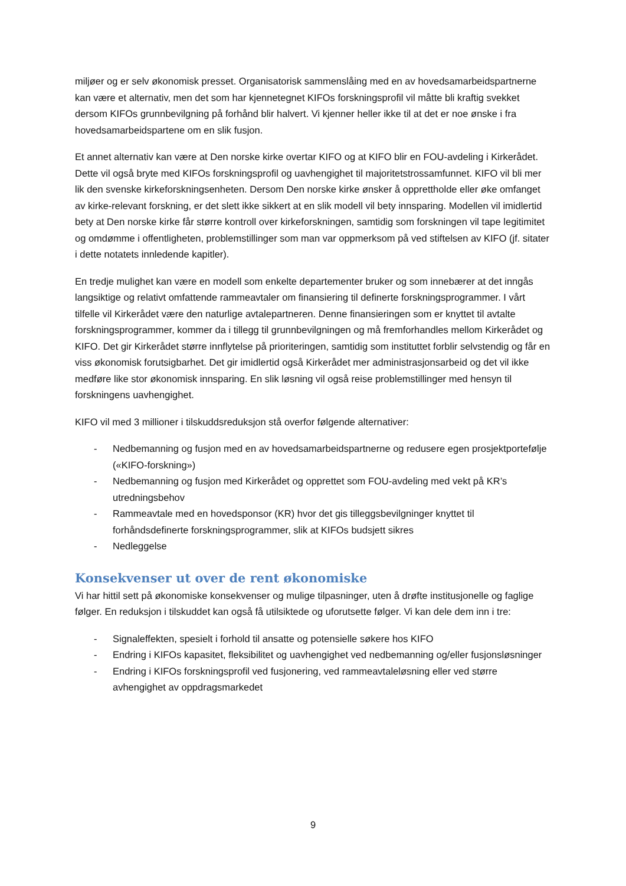miljøer og er selv økonomisk presset. Organisatorisk sammenslåing med en av hovedsamarbeidspartnerne kan være et alternativ, men det som har kjennetegnet KIFOs forskningsprofil vil måtte bli kraftig svekket dersom KIFOs grunnbevilgning på forhånd blir halvert. Vi kjenner heller ikke til at det er noe ønske i fra hovedsamarbeidspartene om en slik fusjon.
Et annet alternativ kan være at Den norske kirke overtar KIFO og at KIFO blir en FOU-avdeling i Kirkerådet. Dette vil også bryte med KIFOs forskningsprofil og uavhengighet til majoritetstrossamfunnet. KIFO vil bli mer lik den svenske kirkeforskningsenheten. Dersom Den norske kirke ønsker å opprettholde eller øke omfanget av kirke-relevant forskning, er det slett ikke sikkert at en slik modell vil bety innsparing. Modellen vil imidlertid bety at Den norske kirke får større kontroll over kirkeforskningen, samtidig som forskningen vil tape legitimitet og omdømme i offentligheten, problemstillinger som man var oppmerksom på ved stiftelsen av KIFO (jf. sitater i dette notatets innledende kapitler).
En tredje mulighet kan være en modell som enkelte departementer bruker og som innebærer at det inngås langsiktige og relativt omfattende rammeavtaler om finansiering til definerte forskningsprogrammer. I vårt tilfelle vil Kirkerådet være den naturlige avtalepartneren. Denne finansieringen som er knyttet til avtalte forskningsprogrammer, kommer da i tillegg til grunnbevilgningen og må fremforhandles mellom Kirkerådet og KIFO. Det gir Kirkerådet større innflytelse på prioriteringen, samtidig som instituttet forblir selvstendig og får en viss økonomisk forutsigbarhet. Det gir imidlertid også Kirkerådet mer administrasjonsarbeid og det vil ikke medføre like stor økonomisk innsparing. En slik løsning vil også reise problemstillinger med hensyn til forskningens uavhengighet.
KIFO vil med 3 millioner i tilskuddsreduksjon stå overfor følgende alternativer:
- Nedbemanning og fusjon med en av hovedsamarbeidspartnerne og redusere egen prosjektportefølje («KIFO-forskning»)
- Nedbemanning og fusjon med Kirkerådet og opprettet som FOU-avdeling med vekt på KR’s utredningsbehov
- Rammeavtale med en hovedsponsor (KR) hvor det gis tilleggsbevilgninger knyttet til forhåndsdefinerte forskningsprogrammer, slik at KIFOs budsjett sikres
- Nedleggelse
Konsekvenser ut over de rent økonomiske
Vi har hittil sett på økonomiske konsekvenser og mulige tilpasninger, uten å drøfte institusjonelle og faglige følger. En reduksjon i tilskuddet kan også få utilsiktede og uforutsette følger. Vi kan dele dem inn i tre:
- Signaleffekten, spesielt i forhold til ansatte og potensielle søkere hos KIFO
- Endring i KIFOs kapasitet, fleksibilitet og uavhengighet ved nedbemanning og/eller fusjonsløsninger
- Endring i KIFOs forskningsprofil ved fusjonering, ved rammeavtaleløsning eller ved større avhengighet av oppdragsmarkedet
9